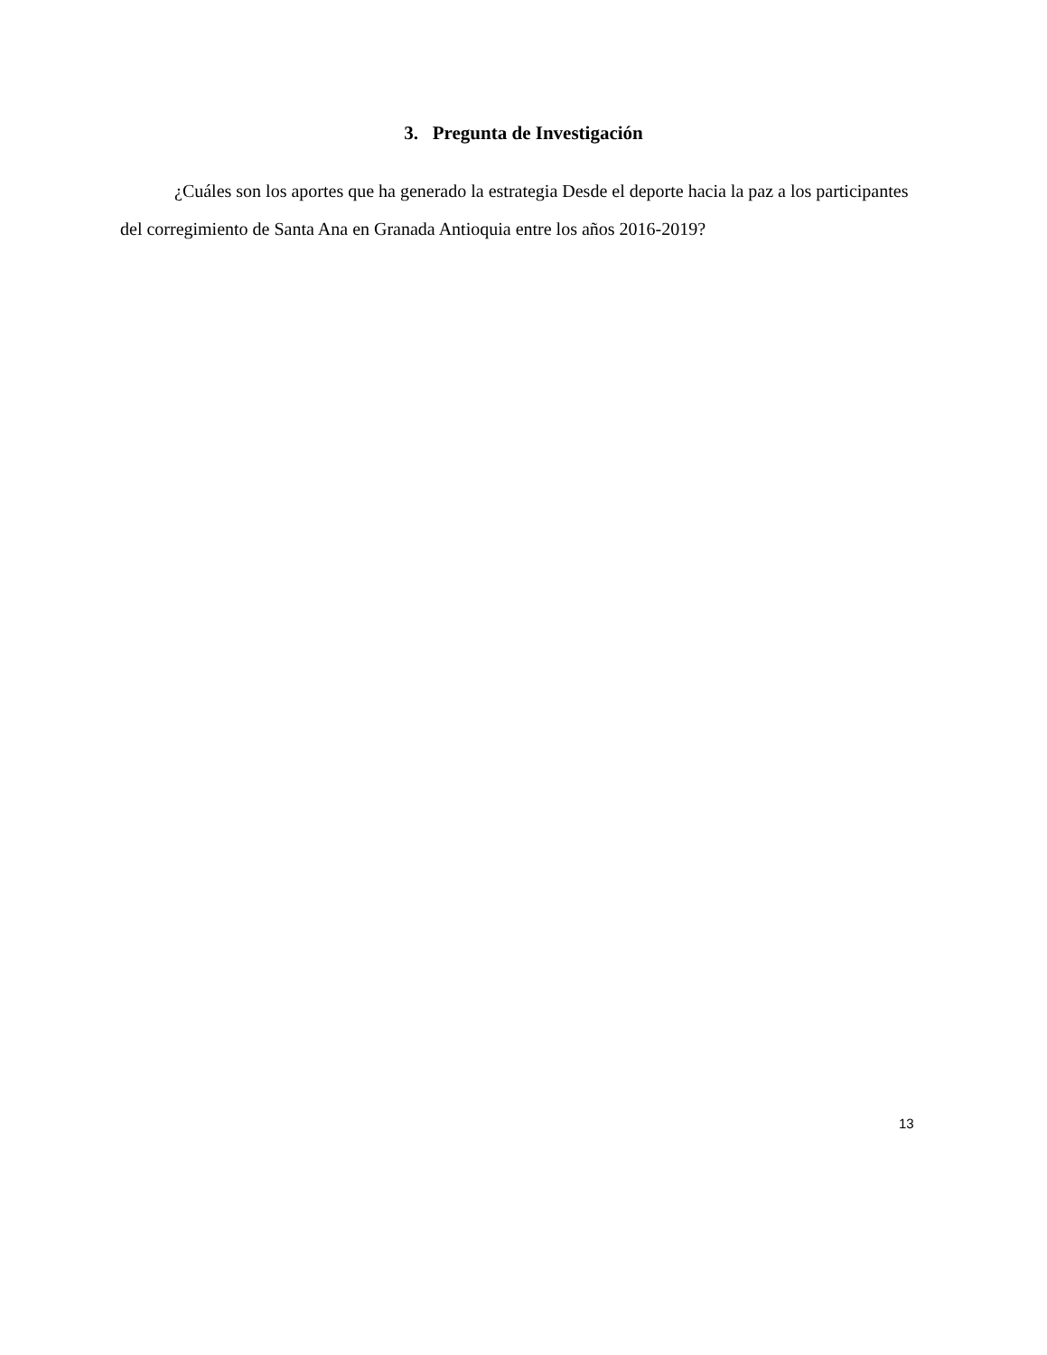3. Pregunta de Investigación
¿Cuáles son los aportes que ha generado la estrategia Desde el deporte hacia la paz a los participantes del corregimiento de Santa Ana en Granada Antioquia entre los años 2016-2019?
13